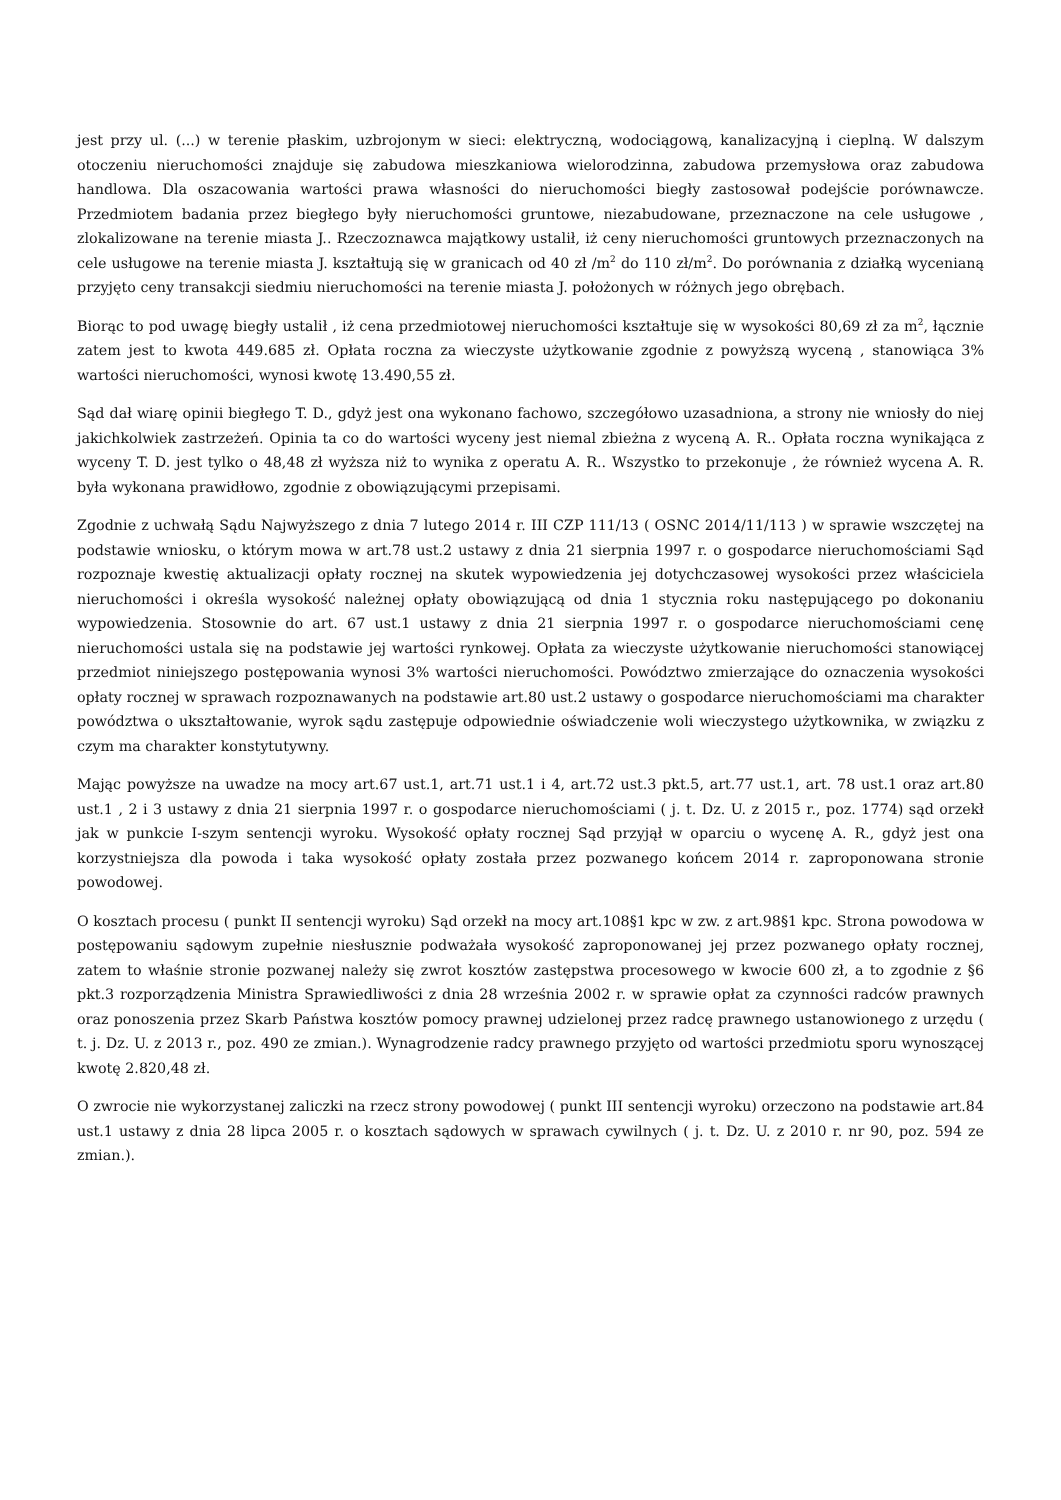jest przy ul. (...) w terenie płaskim, uzbrojonym w sieci: elektryczną, wodociągową, kanalizacyjną i cieplną. W dalszym otoczeniu nieruchomości znajduje się zabudowa mieszkaniowa wielorodzinna, zabudowa przemysłowa oraz zabudowa handlowa. Dla oszacowania wartości prawa własności do nieruchomości biegły zastosował podejście porównawcze. Przedmiotem badania przez biegłego były nieruchomości gruntowe, niezabudowane, przeznaczone na cele usługowe , zlokalizowane na terenie miasta J.. Rzeczoznawca majątkowy ustalił, iż ceny nieruchomości gruntowych przeznaczonych na cele usługowe na terenie miasta J. kształtują się w granicach od 40 zł /m<sup>2</sup> do 110 zł/m<sup>2</sup>. Do porównania z działką wycenianą przyjęto ceny transakcji siedmiu nieruchomości na terenie miasta J. położonych w różnych jego obrębach.
Biorąc to pod uwagę biegły ustalił , iż cena przedmiotowej nieruchomości kształtuje się w wysokości 80,69 zł za m<sup>2</sup>, łącznie zatem jest to kwota 449.685 zł. Opłata roczna za wieczyste użytkowanie zgodnie z powyższą wyceną , stanowiąca 3% wartości nieruchomości, wynosi kwotę 13.490,55 zł.
Sąd dał wiarę opinii biegłego T. D., gdyż jest ona wykonano fachowo, szczegółowo uzasadniona, a strony nie wniosły do niej jakichkolwiek zastrzeżeń. Opinia ta co do wartości wyceny jest niemal zbieżna z wyceną A. R.. Opłata roczna wynikająca z wyceny T. D. jest tylko o 48,48 zł wyższa niż to wynika z operatu A. R.. Wszystko to przekonuje , że również wycena A. R. była wykonana prawidłowo, zgodnie z obowiązującymi przepisami.
Zgodnie z uchwałą Sądu Najwyższego z dnia 7 lutego 2014 r. III CZP 111/13 ( OSNC 2014/11/113 ) w sprawie wszczętej na podstawie wniosku, o którym mowa w art.78 ust.2 ustawy z dnia 21 sierpnia 1997 r. o gospodarce nieruchomościami Sąd rozpoznaje kwestię aktualizacji opłaty rocznej na skutek wypowiedzenia jej dotychczasowej wysokości przez właściciela nieruchomości i określa wysokość należnej opłaty obowiązującą od dnia 1 stycznia roku następującego po dokonaniu wypowiedzenia. Stosownie do art. 67 ust.1 ustawy z dnia 21 sierpnia 1997 r. o gospodarce nieruchomościami cenę nieruchomości ustala się na podstawie jej wartości rynkowej. Opłata za wieczyste użytkowanie nieruchomości stanowiącej przedmiot niniejszego postępowania wynosi 3% wartości nieruchomości. Powództwo zmierzające do oznaczenia wysokości opłaty rocznej w sprawach rozpoznawanych na podstawie art.80 ust.2 ustawy o gospodarce nieruchomościami ma charakter powództwa o ukształtowanie, wyrok sądu zastępuje odpowiednie oświadczenie woli wieczystego użytkownika, w związku z czym ma charakter konstytutywny.
Mając powyższe na uwadze na mocy art.67 ust.1, art.71 ust.1 i 4, art.72 ust.3 pkt.5, art.77 ust.1, art. 78 ust.1 oraz art.80 ust.1 , 2 i 3 ustawy z dnia 21 sierpnia 1997 r. o gospodarce nieruchomościami ( j. t. Dz. U. z 2015 r., poz. 1774) sąd orzekł jak w punkcie I-szym sentencji wyroku. Wysokość opłaty rocznej Sąd przyjął w oparciu o wycenę A. R., gdyż jest ona korzystniejsza dla powoda i taka wysokość opłaty została przez pozwanego końcem 2014 r. zaproponowana stronie powodowej.
O kosztach procesu ( punkt II sentencji wyroku) Sąd orzekł na mocy art.108§1 kpc w zw. z art.98§1 kpc. Strona powodowa w postępowaniu sądowym zupełnie niesłusznie podważała wysokość zaproponowanej jej przez pozwanego opłaty rocznej, zatem to właśnie stronie pozwanej należy się zwrot kosztów zastępstwa procesowego w kwocie 600 zł, a to zgodnie z §6 pkt.3 rozporządzenia Ministra Sprawiedliwości z dnia 28 września 2002 r. w sprawie opłat za czynności radców prawnych oraz ponoszenia przez Skarb Państwa kosztów pomocy prawnej udzielonej przez radcę prawnego ustanowionego z urzędu ( t. j. Dz. U. z 2013 r., poz. 490 ze zmian.). Wynagrodzenie radcy prawnego przyjęto od wartości przedmiotu sporu wynoszącej kwotę 2.820,48 zł.
O zwrocie nie wykorzystanej zaliczki na rzecz strony powodowej ( punkt III sentencji wyroku) orzeczono na podstawie art.84 ust.1 ustawy z dnia 28 lipca 2005 r. o kosztach sądowych w sprawach cywilnych ( j. t. Dz. U. z 2010 r. nr 90, poz. 594 ze zmian.).